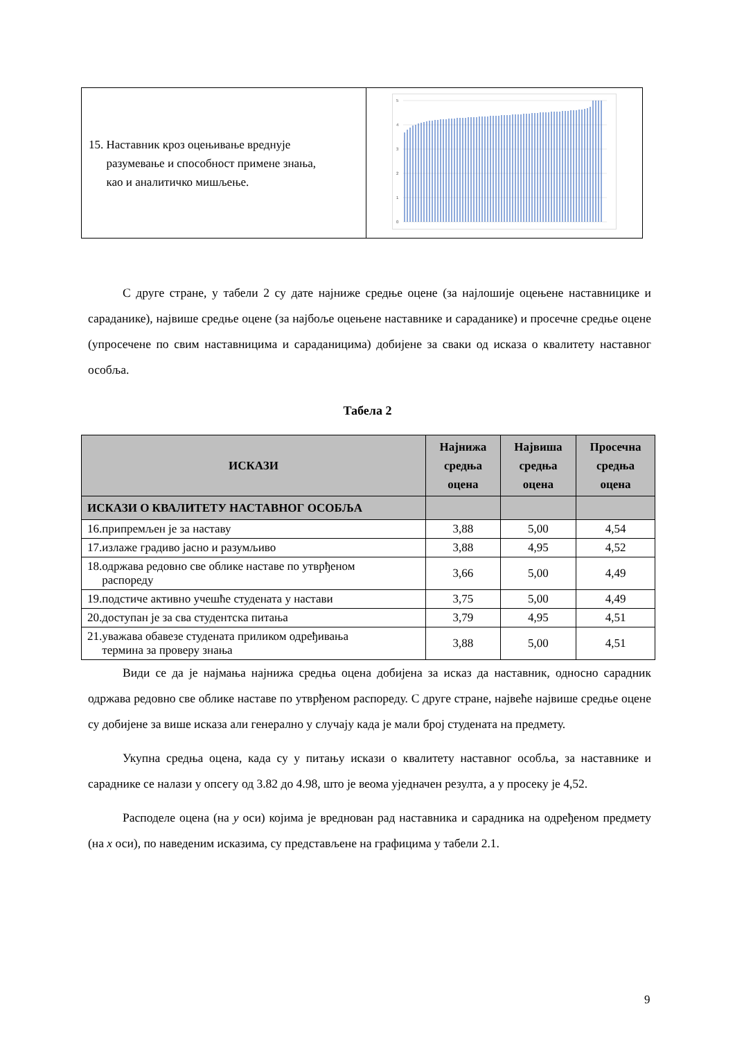| 15. Наставник кроз оцењивање вреднује разумевање и способност примене знања, као и аналитичко мишљење. | 5 4 3 2 1 0 |
С друге стране, у табели 2 су дате најниже средње оцене (за најлошије оцењене наставницике и сараданике), највише средње оцене (за најбоље оцењене наставнике и сараданике) и просечне средње оцене (упросечене по свим наставницима и сараданицима) добијене за сваки од исказа о квалитету наставног особља.
Табела 2
| ИСКАЗИ | Најнижа средња оцена | Највиша средња оцена | Просечна средња оцена |
| --- | --- | --- | --- |
| ИСКАЗИ О КВАЛИТЕТУ НАСТАВНОГ ОСОБЉА | | | |
| 16.припремљен је за наставу | 3,88 | 5,00 | 4,54 |
| 17.излаже градиво јасно и разумљиво | 3,88 | 4,95 | 4,52 |
| 18.одржава редовно све облике наставе по утврђеном распореду | 3,66 | 5,00 | 4,49 |
| 19.подстиче активно учешће студената у настави | 3,75 | 5,00 | 4,49 |
| 20.доступан је за сва студентска питања | 3,79 | 4,95 | 4,51 |
| 21.уважава обавезе студената приликом одређивања термина за проверу знања | 3,88 | 5,00 | 4,51 |
Види се да је најмања најнижа средња оцена добијена за исказ да наставник, односно сарадник одржава редовно све облике наставе по утврђеном распореду. С друге стране, највеће највише средње оцене су добијене за више исказа али генерално у случају када је мали број студената на предмету.
Укупна средња оцена, када су у питању искази о квалитету наставног особља, за наставнике и сараднике се налази у опсегу од 3.82 до 4.98, што је веома уједначен резулта, а у просеку је 4,52.
Расподеле оцена (на y оси) којима је вреднован рад наставника и сарадника на одређеном предмету (на x оси), по наведеним исказима, су представљене на графицима у табели 2.1.
9